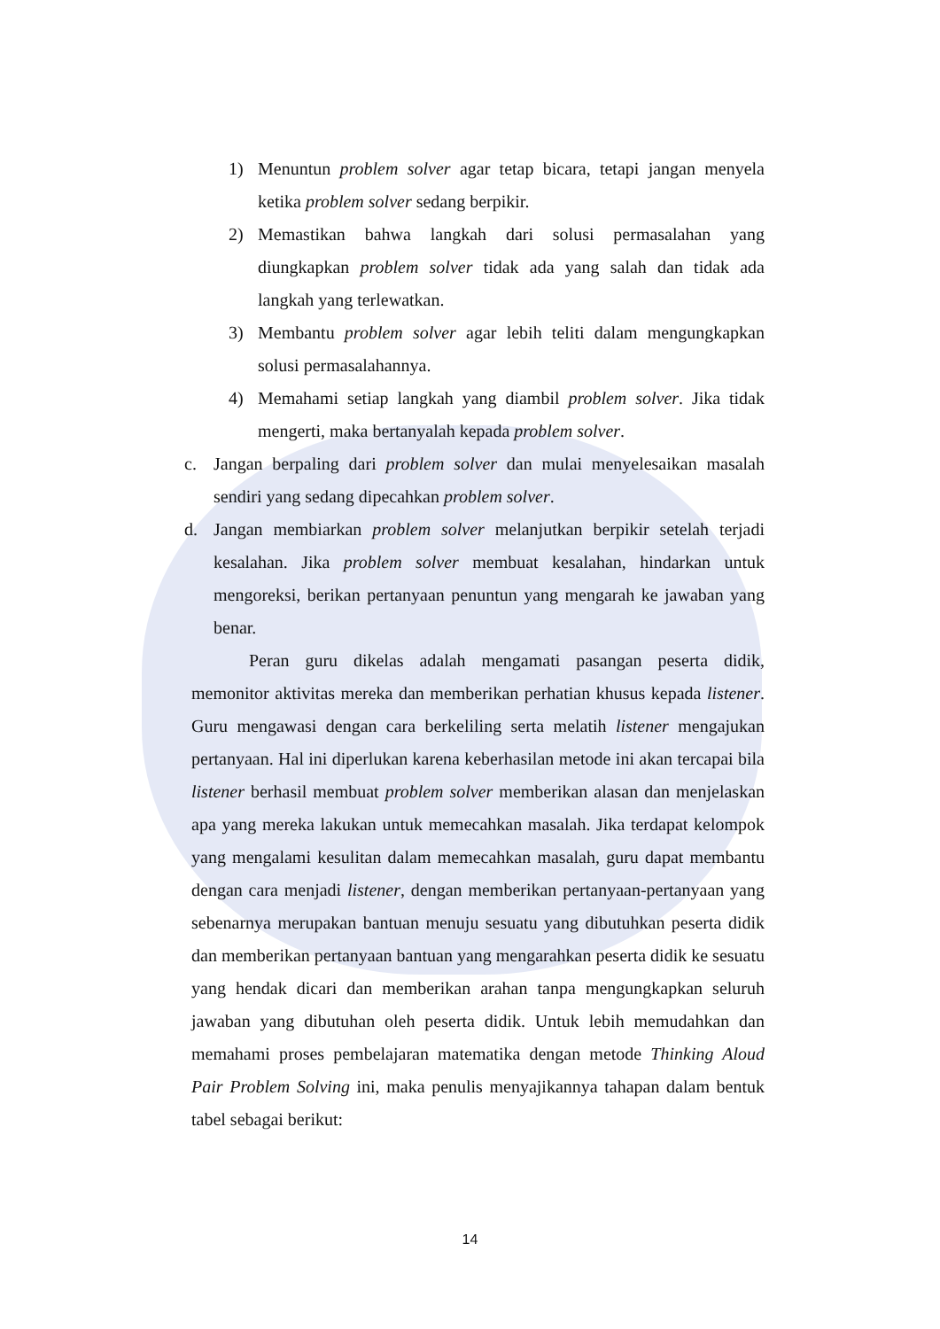1) Menuntun problem solver agar tetap bicara, tetapi jangan menyela ketika problem solver sedang berpikir.
2) Memastikan bahwa langkah dari solusi permasalahan yang diungkapkan problem solver tidak ada yang salah dan tidak ada langkah yang terlewatkan.
3) Membantu problem solver agar lebih teliti dalam mengungkapkan solusi permasalahannya.
4) Memahami setiap langkah yang diambil problem solver. Jika tidak mengerti, maka bertanyalah kepada problem solver.
c. Jangan berpaling dari problem solver dan mulai menyelesaikan masalah sendiri yang sedang dipecahkan problem solver.
d. Jangan membiarkan problem solver melanjutkan berpikir setelah terjadi kesalahan. Jika problem solver membuat kesalahan, hindarkan untuk mengoreksi, berikan pertanyaan penuntun yang mengarah ke jawaban yang benar.
Peran guru dikelas adalah mengamati pasangan peserta didik, memonitor aktivitas mereka dan memberikan perhatian khusus kepada listener. Guru mengawasi dengan cara berkeliling serta melatih listener mengajukan pertanyaan. Hal ini diperlukan karena keberhasilan metode ini akan tercapai bila listener berhasil membuat problem solver memberikan alasan dan menjelaskan apa yang mereka lakukan untuk memecahkan masalah. Jika terdapat kelompok yang mengalami kesulitan dalam memecahkan masalah, guru dapat membantu dengan cara menjadi listener, dengan memberikan pertanyaan-pertanyaan yang sebenarnya merupakan bantuan menuju sesuatu yang dibutuhkan peserta didik dan memberikan pertanyaan bantuan yang mengarahkan peserta didik ke sesuatu yang hendak dicari dan memberikan arahan tanpa mengungkapkan seluruh jawaban yang dibutuhan oleh peserta didik. Untuk lebih memudahkan dan memahami proses pembelajaran matematika dengan metode Thinking Aloud Pair Problem Solving ini, maka penulis menyajikannya tahapan dalam bentuk tabel sebagai berikut:
14